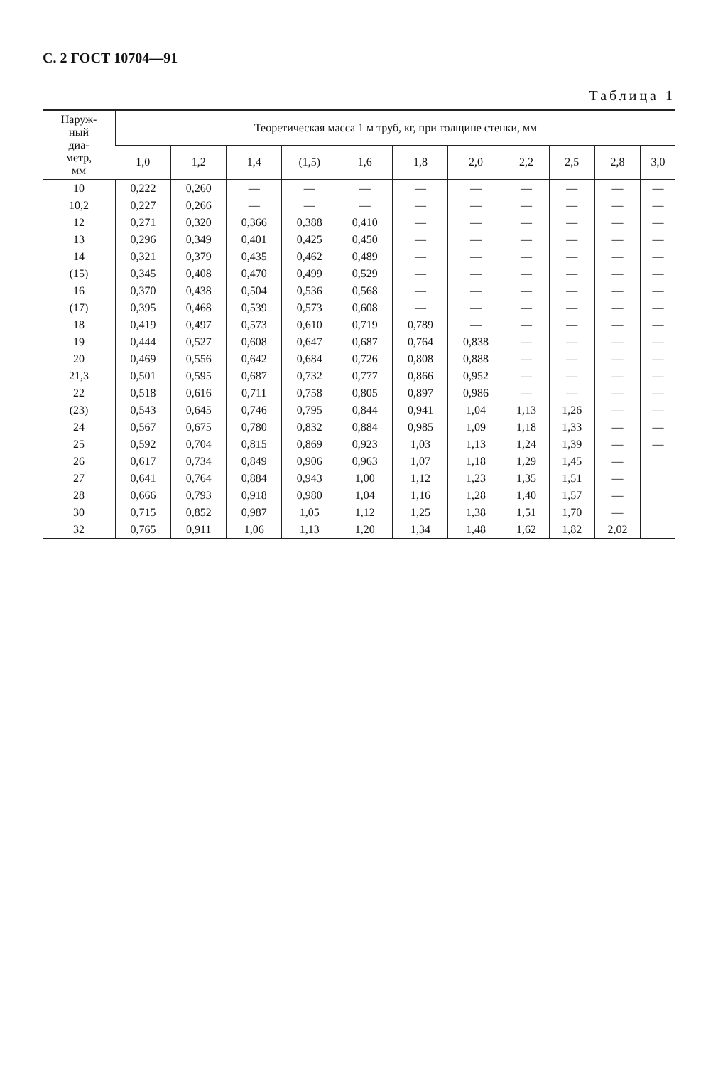С. 2 ГОСТ 10704—91
Таблица 1
| Наруж- ный диа- метр, мм | Теоретическая масса 1 м труб, кг, при толщине стенки, мм | | | | | | | | | | |
| --- | --- | --- | --- | --- | --- | --- | --- | --- | --- | --- | --- |
| | 1,0 | 1,2 | 1,4 | (1,5) | 1,6 | 1,8 | 2,0 | 2,2 | 2,5 | 2,8 | 3,0 |
| 10 | 0,222 | 0,260 | — | — | — | — | — | — | — | — | — |
| 10,2 | 0,227 | 0,266 | — | — | — | — | — | — | — | — | — |
| 12 | 0,271 | 0,320 | 0,366 | 0,388 | 0,410 | — | — | — | — | — | — |
| 13 | 0,296 | 0,349 | 0,401 | 0,425 | 0,450 | — | — | — | — | — | — |
| 14 | 0,321 | 0,379 | 0,435 | 0,462 | 0,489 | — | — | — | — | — | — |
| (15) | 0,345 | 0,408 | 0,470 | 0,499 | 0,529 | — | — | — | — | — | — |
| 16 | 0,370 | 0,438 | 0,504 | 0,536 | 0,568 | — | — | — | — | — | — |
| (17) | 0,395 | 0,468 | 0,539 | 0,573 | 0,608 | — | — | — | — | — | — |
| 18 | 0,419 | 0,497 | 0,573 | 0,610 | 0,719 | 0,789 | — | — | — | — | — |
| 19 | 0,444 | 0,527 | 0,608 | 0,647 | 0,687 | 0,764 | 0,838 | — | — | — | — |
| 20 | 0,469 | 0,556 | 0,642 | 0,684 | 0,726 | 0,808 | 0,888 | — | — | — | — |
| 21,3 | 0,501 | 0,595 | 0,687 | 0,732 | 0,777 | 0,866 | 0,952 | — | — | — | — |
| 22 | 0,518 | 0,616 | 0,711 | 0,758 | 0,805 | 0,897 | 0,986 | — | — | — | — |
| (23) | 0,543 | 0,645 | 0,746 | 0,795 | 0,844 | 0,941 | 1,04 | 1,13 | 1,26 | — | — |
| 24 | 0,567 | 0,675 | 0,780 | 0,832 | 0,884 | 0,985 | 1,09 | 1,18 | 1,33 | — | — |
| 25 | 0,592 | 0,704 | 0,815 | 0,869 | 0,923 | 1,03 | 1,13 | 1,24 | 1,39 | — | — |
| 26 | 0,617 | 0,734 | 0,849 | 0,906 | 0,963 | 1,07 | 1,18 | 1,29 | 1,45 | — | |
| 27 | 0,641 | 0,764 | 0,884 | 0,943 | 1,00 | 1,12 | 1,23 | 1,35 | 1,51 | — | |
| 28 | 0,666 | 0,793 | 0,918 | 0,980 | 1,04 | 1,16 | 1,28 | 1,40 | 1,57 | — | |
| 30 | 0,715 | 0,852 | 0,987 | 1,05 | 1,12 | 1,25 | 1,38 | 1,51 | 1,70 | — | |
| 32 | 0,765 | 0,911 | 1,06 | 1,13 | 1,20 | 1,34 | 1,48 | 1,62 | 1,82 | 2,02 | |